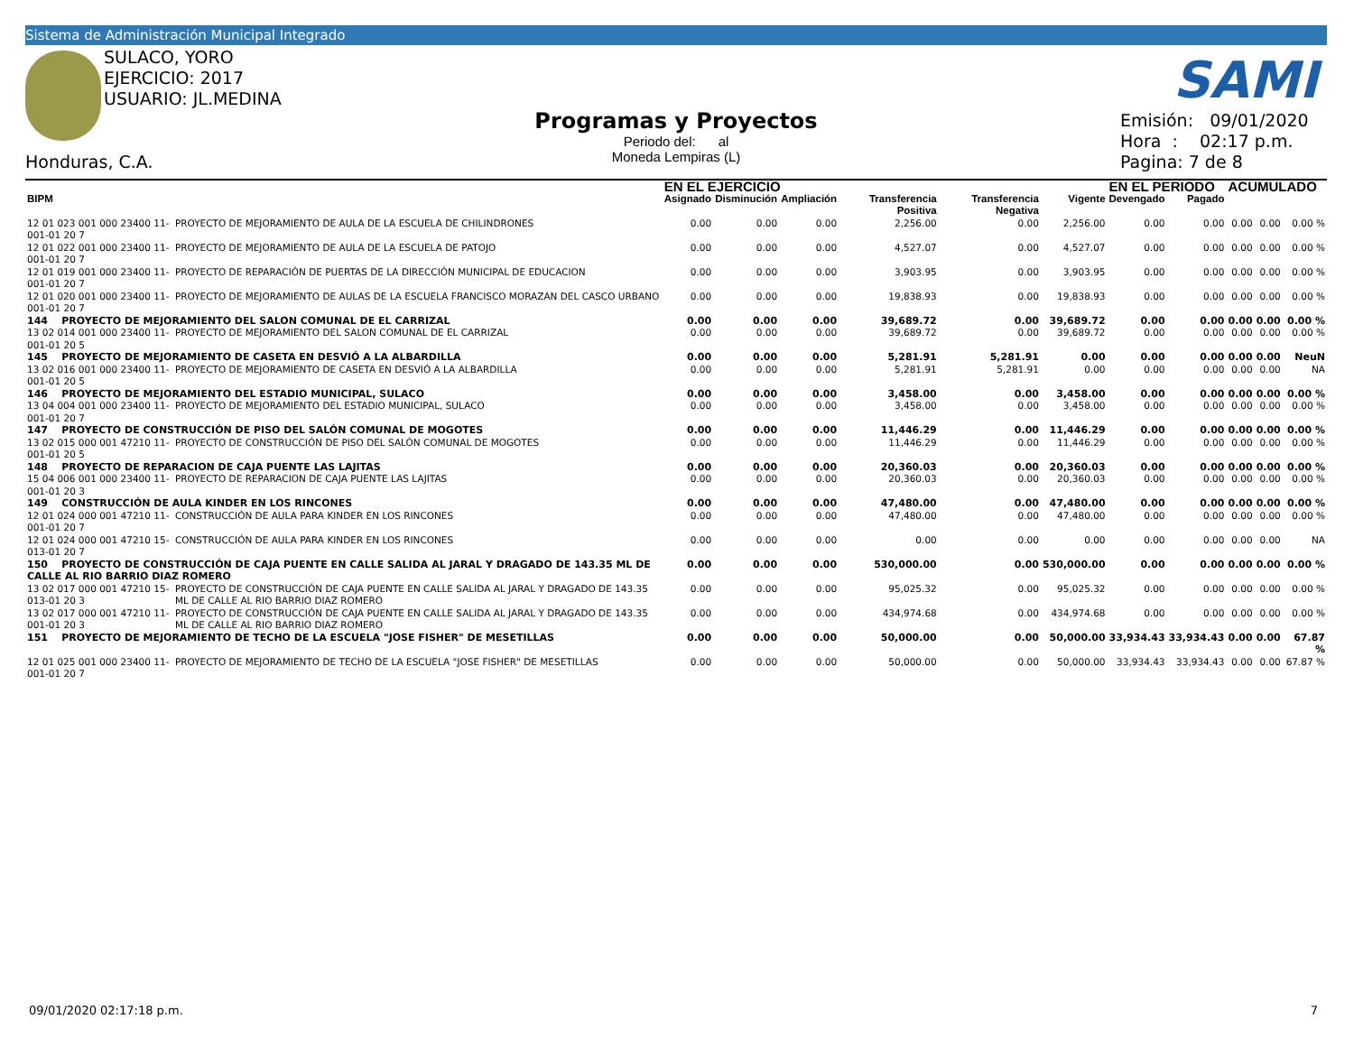Sistema de Administración Municipal Integrado
SULACO, YORO
EJERCICIO: 2017
USUARIO: JL.MEDINA
SAMI
Honduras, C.A.
Programas y Proyectos
Periodo del: al
Moneda Lempiras (L)
Emisión: 09/01/2020
Hora : 02:17 p.m.
Pagina: 7 de 8
| | | EN EL EJERCICIO | | | | | | EN EL PERIODO | | ACUMULADO | | |
| --- | --- | --- | --- | --- | --- | --- | --- | --- | --- | --- | --- | --- |
| BIPM | | Asignado | Disminución | Ampliación | Transferencia Positiva | Transferencia Negativa | Vigente | Devengado | Pagado | | | |
| 12 01 023 001 000 23400 11-001-01 20 7 | PROYECTO DE MEJORAMIENTO DE AULA DE LA ESCUELA DE CHILINDRONES | 0.00 | 0.00 | 0.00 | 2,256.00 | 0.00 | 2,256.00 | 0.00 | 0.00 | 0.00 | 0.00 | 0.00 % |
| 12 01 022 001 000 23400 11-001-01 20 7 | PROYECTO DE MEJORAMIENTO DE AULA DE LA ESCUELA DE PATOJO | 0.00 | 0.00 | 0.00 | 4,527.07 | 0.00 | 4,527.07 | 0.00 | 0.00 | 0.00 | 0.00 | 0.00 % |
| 12 01 019 001 000 23400 11-001-01 20 7 | PROYECTO DE REPARACIÓN DE PUERTAS DE LA DIRECCIÓN MUNICIPAL DE EDUCACION | 0.00 | 0.00 | 0.00 | 3,903.95 | 0.00 | 3,903.95 | 0.00 | 0.00 | 0.00 | 0.00 | 0.00 % |
| 12 01 020 001 000 23400 11-001-01 20 7 | PROYECTO DE MEJORAMIENTO DE AULAS DE LA ESCUELA FRANCISCO MORAZAN DEL CASCO URBANO | 0.00 | 0.00 | 0.00 | 19,838.93 | 0.00 | 19,838.93 | 0.00 | 0.00 | 0.00 | 0.00 | 0.00 % |
| 144 PROYECTO DE MEJORAMIENTO DEL SALON COMUNAL DE EL CARRIZAL | | 0.00 | 0.00 | 0.00 | 39,689.72 | 0.00 | 39,689.72 | 0.00 | 0.00 | 0.00 | 0.00 | 0.00 % |
| 13 02 014 001 000 23400 11-001-01 20 5 | PROYECTO DE MEJORAMIENTO DEL SALON COMUNAL DE EL CARRIZAL | 0.00 | 0.00 | 0.00 | 39,689.72 | 0.00 | 39,689.72 | 0.00 | 0.00 | 0.00 | 0.00 | 0.00 % |
| 145 PROYECTO DE MEJORAMIENTO DE CASETA EN DESVIÓ A LA ALBARDILLA | | 0.00 | 0.00 | 0.00 | 5,281.91 | 5,281.91 | 0.00 | 0.00 | 0.00 | 0.00 | 0.00 | NeuN |
| 13 02 016 001 000 23400 11-001-01 20 5 | PROYECTO DE MEJORAMIENTO DE CASETA EN DESVIÓ A LA ALBARDILLA | 0.00 | 0.00 | 0.00 | 5,281.91 | 5,281.91 | 0.00 | 0.00 | 0.00 | 0.00 | 0.00 | NA |
| 146 PROYECTO DE MEJORAMIENTO DEL ESTADIO MUNICIPAL, SULACO | | 0.00 | 0.00 | 0.00 | 3,458.00 | 0.00 | 3,458.00 | 0.00 | 0.00 | 0.00 | 0.00 | 0.00 % |
| 13 04 004 001 000 23400 11-001-01 20 7 | PROYECTO DE MEJORAMIENTO DEL ESTADIO MUNICIPAL, SULACO | 0.00 | 0.00 | 0.00 | 3,458.00 | 0.00 | 3,458.00 | 0.00 | 0.00 | 0.00 | 0.00 | 0.00 % |
| 147 PROYECTO DE CONSTRUCCIÓN DE PISO DEL SALÓN COMUNAL DE MOGOTES | | 0.00 | 0.00 | 0.00 | 11,446.29 | 0.00 | 11,446.29 | 0.00 | 0.00 | 0.00 | 0.00 | 0.00 % |
| 13 02 015 000 001 47210 11-001-01 20 5 | PROYECTO DE CONSTRUCCIÓN DE PISO DEL SALÓN COMUNAL DE MOGOTES | 0.00 | 0.00 | 0.00 | 11,446.29 | 0.00 | 11,446.29 | 0.00 | 0.00 | 0.00 | 0.00 | 0.00 % |
| 148 PROYECTO DE REPARACION DE CAJA PUENTE LAS LAJITAS | | 0.00 | 0.00 | 0.00 | 20,360.03 | 0.00 | 20,360.03 | 0.00 | 0.00 | 0.00 | 0.00 | 0.00 % |
| 15 04 006 001 000 23400 11-001-01 20 3 | PROYECTO DE REPARACION DE CAJA PUENTE LAS LAJITAS | 0.00 | 0.00 | 0.00 | 20,360.03 | 0.00 | 20,360.03 | 0.00 | 0.00 | 0.00 | 0.00 | 0.00 % |
| 149 CONSTRUCCIÓN DE AULA KINDER EN LOS RINCONES | | 0.00 | 0.00 | 0.00 | 47,480.00 | 0.00 | 47,480.00 | 0.00 | 0.00 | 0.00 | 0.00 | 0.00 % |
| 12 01 024 000 001 47210 11-001-01 20 7 | CONSTRUCCIÓN DE AULA PARA KINDER EN LOS RINCONES | 0.00 | 0.00 | 0.00 | 47,480.00 | 0.00 | 47,480.00 | 0.00 | 0.00 | 0.00 | 0.00 | 0.00 % |
| 12 01 024 000 001 47210 15-013-01 20 7 | CONSTRUCCIÓN DE AULA PARA KINDER EN LOS RINCONES | 0.00 | 0.00 | 0.00 | 0.00 | 0.00 | 0.00 | 0.00 | 0.00 | 0.00 | 0.00 | NA |
| 150 PROYECTO DE CONSTRUCCIÓN DE CAJA PUENTE EN CALLE SALIDA AL JARAL Y DRAGADO DE 143.35 ML DE CALLE AL RIO BARRIO DIAZ ROMERO | | 0.00 | 0.00 | 0.00 | 530,000.00 | 0.00 | 530,000.00 | 0.00 | 0.00 | 0.00 | 0.00 | 0.00 % |
| 13 02 017 000 001 47210 15-013-01 20 3 | PROYECTO DE CONSTRUCCIÓN DE CAJA PUENTE EN CALLE SALIDA AL JARAL Y DRAGADO DE 143.35 ML DE CALLE AL RIO BARRIO DIAZ ROMERO | 0.00 | 0.00 | 0.00 | 95,025.32 | 0.00 | 95,025.32 | 0.00 | 0.00 | 0.00 | 0.00 | 0.00 % |
| 13 02 017 000 001 47210 11-001-01 20 3 | PROYECTO DE CONSTRUCCIÓN DE CAJA PUENTE EN CALLE SALIDA AL JARAL Y DRAGADO DE 143.35 ML DE CALLE AL RIO BARRIO DIAZ ROMERO | 0.00 | 0.00 | 0.00 | 434,974.68 | 0.00 | 434,974.68 | 0.00 | 0.00 | 0.00 | 0.00 | 0.00 % |
| 151 PROYECTO DE MEJORAMIENTO DE TECHO DE LA ESCUELA "JOSE FISHER" DE MESETILLAS | | 0.00 | 0.00 | 0.00 | 50,000.00 | 0.00 | 50,000.00 | 33,934.43 | 33,934.43 | 0.00 | 0.00 | 67.87 % |
| 12 01 025 001 000 23400 11-001-01 20 7 | PROYECTO DE MEJORAMIENTO DE TECHO DE LA ESCUELA "JOSE FISHER" DE MESETILLAS | 0.00 | 0.00 | 0.00 | 50,000.00 | 0.00 | 50,000.00 | 33,934.43 | 33,934.43 | 0.00 | 0.00 | 67.87 % |
09/01/2020 02:17:18 p.m. 7